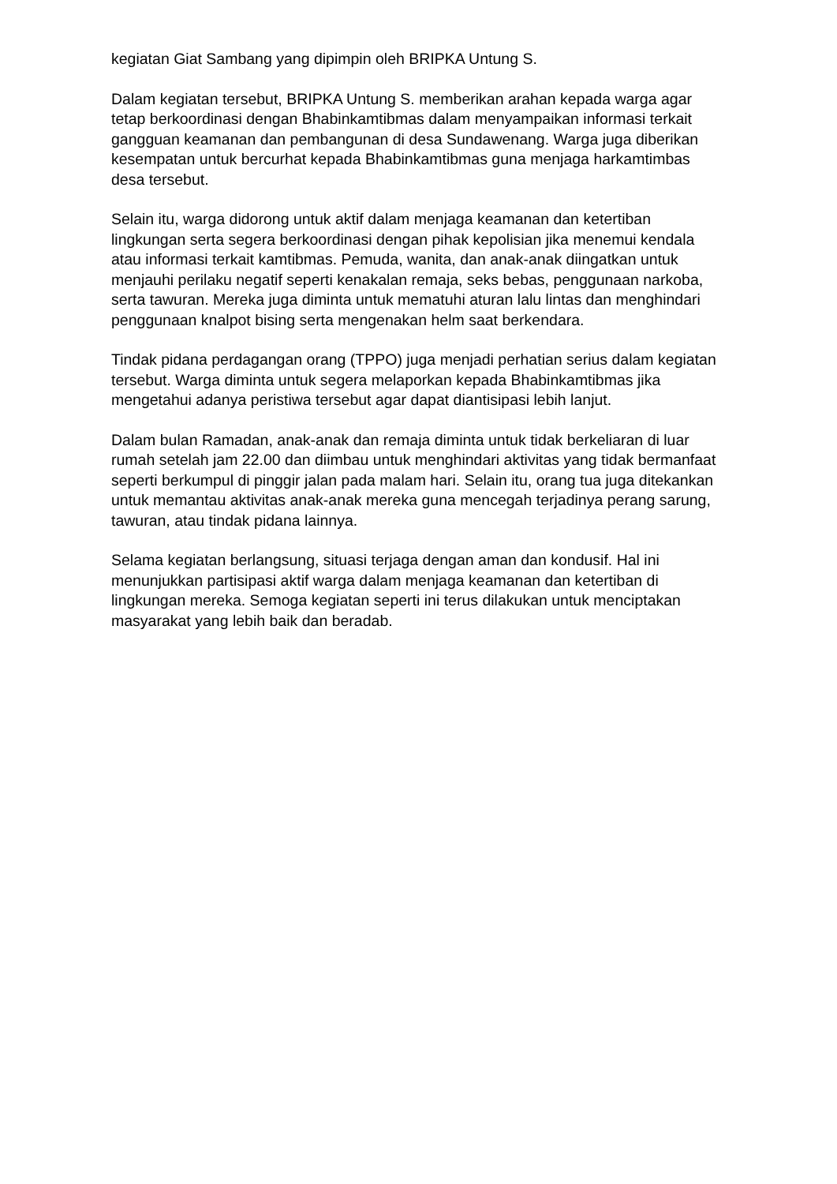kegiatan Giat Sambang yang dipimpin oleh BRIPKA Untung S.
Dalam kegiatan tersebut, BRIPKA Untung S. memberikan arahan kepada warga agar tetap berkoordinasi dengan Bhabinkamtibmas dalam menyampaikan informasi terkait gangguan keamanan dan pembangunan di desa Sundawenang. Warga juga diberikan kesempatan untuk bercurhat kepada Bhabinkamtibmas guna menjaga harkamtimbas desa tersebut.
Selain itu, warga didorong untuk aktif dalam menjaga keamanan dan ketertiban lingkungan serta segera berkoordinasi dengan pihak kepolisian jika menemui kendala atau informasi terkait kamtibmas. Pemuda, wanita, dan anak-anak diingatkan untuk menjauhi perilaku negatif seperti kenakalan remaja, seks bebas, penggunaan narkoba, serta tawuran. Mereka juga diminta untuk mematuhi aturan lalu lintas dan menghindari penggunaan knalpot bising serta mengenakan helm saat berkendara.
Tindak pidana perdagangan orang (TPPO) juga menjadi perhatian serius dalam kegiatan tersebut. Warga diminta untuk segera melaporkan kepada Bhabinkamtibmas jika mengetahui adanya peristiwa tersebut agar dapat diantisipasi lebih lanjut.
Dalam bulan Ramadan, anak-anak dan remaja diminta untuk tidak berkeliaran di luar rumah setelah jam 22.00 dan diimbau untuk menghindari aktivitas yang tidak bermanfaat seperti berkumpul di pinggir jalan pada malam hari. Selain itu, orang tua juga ditekankan untuk memantau aktivitas anak-anak mereka guna mencegah terjadinya perang sarung, tawuran, atau tindak pidana lainnya.
Selama kegiatan berlangsung, situasi terjaga dengan aman dan kondusif. Hal ini menunjukkan partisipasi aktif warga dalam menjaga keamanan dan ketertiban di lingkungan mereka. Semoga kegiatan seperti ini terus dilakukan untuk menciptakan masyarakat yang lebih baik dan beradab.